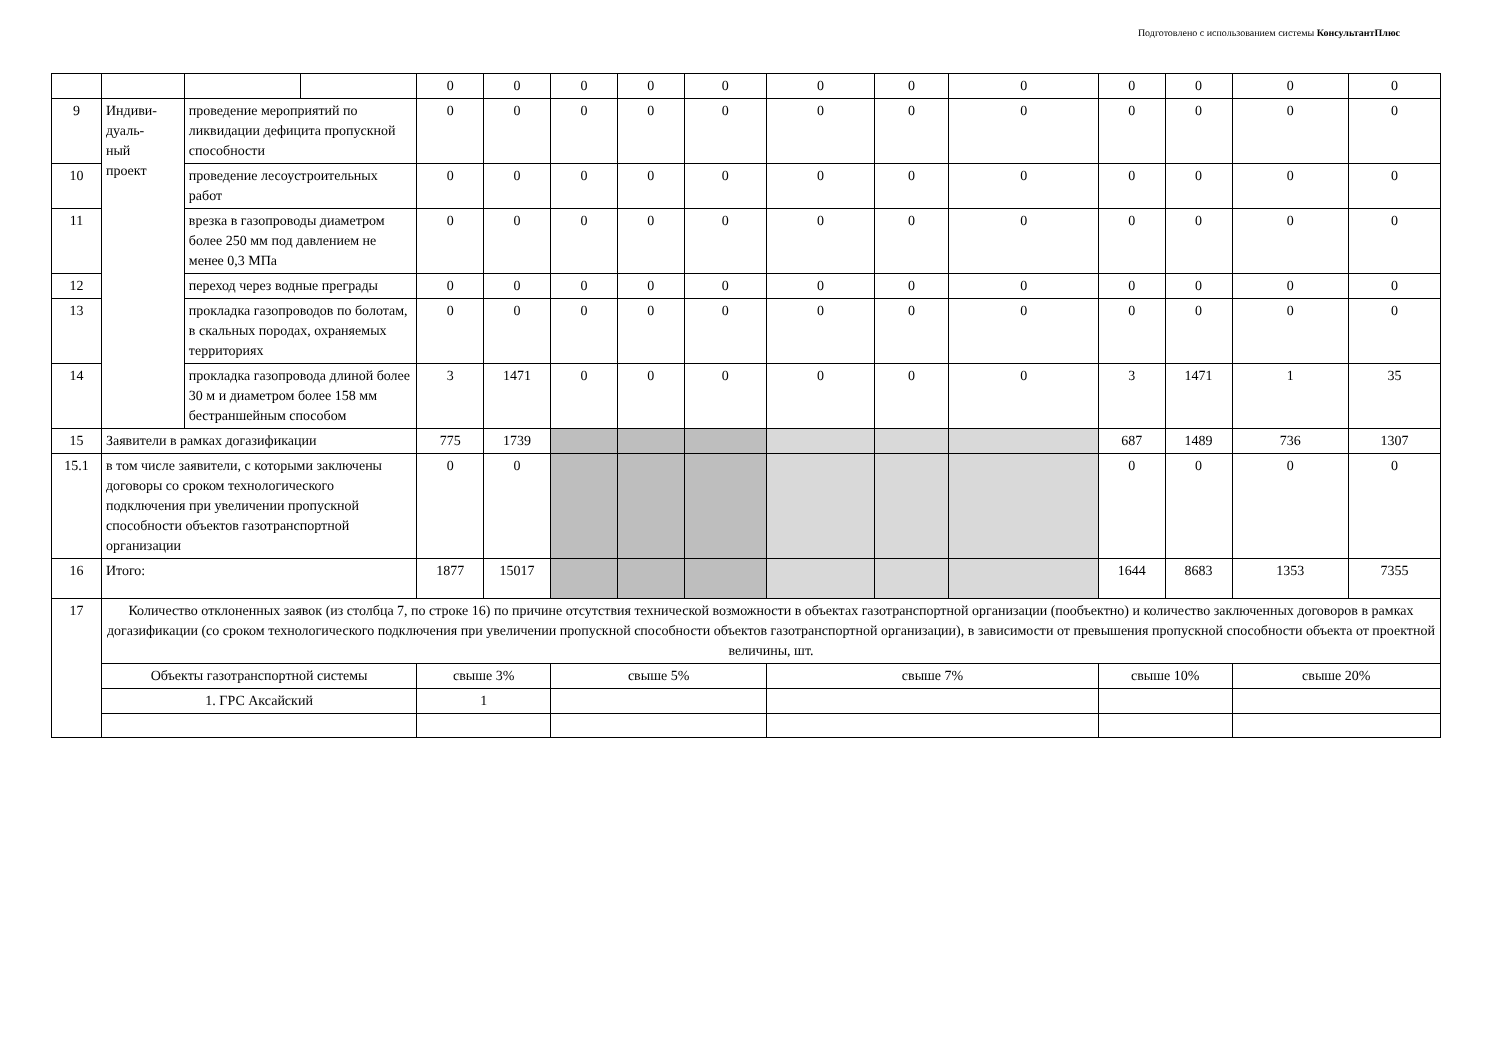Подготовлено с использованием системы КонсультантПлюс
| | | | | 0 | 0 | 0 | 0 | 0 | 0 | 0 | 0 | 0 | 0 | 0 | 0 |
| 9 | Индиви- дуаль- ный проект | проведение мероприятий по ликвидации дефицита пропускной способности | | 0 | 0 | 0 | 0 | 0 | 0 | 0 | 0 | 0 | 0 | 0 | 0 |
| 10 | | проведение лесоустроительных работ | | 0 | 0 | 0 | 0 | 0 | 0 | 0 | 0 | 0 | 0 | 0 | 0 |
| 11 | | врезка в газопроводы диаметром более 250 мм под давлением не менее 0,3 МПа | | 0 | 0 | 0 | 0 | 0 | 0 | 0 | 0 | 0 | 0 | 0 | 0 |
| 12 | | переход через водные преграды | | 0 | 0 | 0 | 0 | 0 | 0 | 0 | 0 | 0 | 0 | 0 | 0 |
| 13 | | прокладка газопроводов по болотам, в скальных породах, охраняемых территориях | | 0 | 0 | 0 | 0 | 0 | 0 | 0 | 0 | 0 | 0 | 0 | 0 |
| 14 | | прокладка газопровода длиной более 30 м и диаметром более 158 мм бестраншейным способом | | 3 | 1471 | 0 | 0 | 0 | 0 | 0 | 0 | 3 | 1471 | 1 | 35 |
| 15 | Заявители в рамках догазификации | | | 775 | 1739 | | | | | | | 687 | 1489 | 736 | 1307 |
| 15.1 | в том числе заявители, с которыми заключены договоры со сроком технологического подключения при увеличении пропускной способности объектов газотранспортной организации | | | 0 | 0 | | | | | | | 0 | 0 | 0 | 0 |
| 16 | Итого: | | | 1877 | 15017 | | | | | | | 1644 | 8683 | 1353 | 7355 |
| 17 | Количество отклоненных заявок (из столбца 7, по строке 16) по причине отсутствия технической возможности в объектах газотранспортной организации (пообъектно) и количество заключенных договоров в рамках догазификации (со сроком технологического подключения при увеличении пропускной способности объектов газотранспортной организации), в зависимости от превышения пропускной способности объекта от проектной величины, шт. | | | | | | | | | | | | | | |
| | Объекты газотранспортной системы | | | свыше 3% | | свыше 5% | | | свыше 7% | | | свыше 10% | | свыше 20% | |
| | 1. ГРС Аксайский | | | 1 | | | | | | | | | | | |